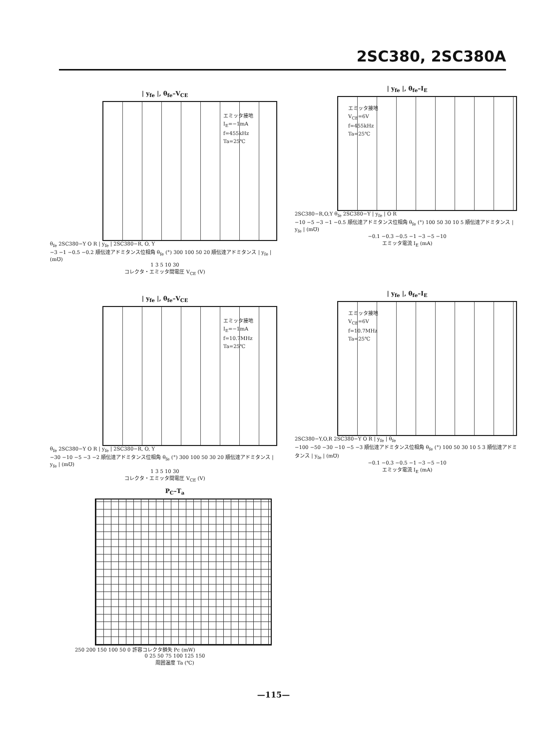2SC380, 2SC380A
| y<sub>fe</sub> |, θ<sub>fe</sub>–V<sub>CE</sub>
エミッタ接地
I<sub>E</sub>=−1mA
f=455kHz
Ta=25℃
θ<sub>fe</sub> 2SC380−Y O R | y<sub>fe</sub> | 2SC380−R, O, Y
−3 −1 −0.5 −0.2 順伝達アドミタンス位相角 θ<sub>fe</sub> (°) 300 100 50 20 順伝達アドミタンス | y<sub>fe</sub> | (m℧)
1 3 5 10 30
コレクタ・エミッタ間電圧 V<sub>CE</sub> (V)
| y<sub>fe</sub> |, θ<sub>fe</sub>–I<sub>E</sub>
エミッタ接地
V<sub>CE</sub>=6V
f=455kHz
Ta=25℃
2SC380−R,O,Y θ<sub>fe</sub> 2SC380−Y | y<sub>fe</sub> | O R
−10 −5 −3 −1 −0.5 順伝達アドミタンス位相角 θ<sub>fe</sub> (°) 100 50 30 10 5 順伝達アドミタンス | y<sub>fe</sub> | (m℧)
−0.1 −0.3 −0.5 −1 −3 −5 −10
エミッタ電流 I<sub>E</sub> (mA)
| y<sub>fe</sub> |, θ<sub>fe</sub>–V<sub>CE</sub>
エミッタ接地
I<sub>E</sub>=−1mA
f=10.7MHz
Ta=25℃
θ<sub>fe</sub> 2SC380−Y O R | y<sub>fe</sub> | 2SC380−R, O, Y
−30 −10 −5 −3 −2 順伝達アドミタンス位相角 θ<sub>fe</sub> (°) 300 100 50 30 20 順伝達アドミタンス | y<sub>fe</sub> | (m℧)
1 3 5 10 30
コレクタ・エミッタ間電圧 V<sub>CE</sub> (V)
| y<sub>fe</sub> |, θ<sub>fe</sub>–I<sub>E</sub>
エミッタ接地
V<sub>CE</sub>=6V
f=10.7MHz
Ta=25℃
2SC380−Y,O,R 2SC380−Y O R | y<sub>fe</sub> | θ<sub>fe</sub>
−100 −50 −30 −10 −5 −3 順伝達アドミタンス位相角 θ<sub>fe</sub> (°) 100 50 30 10 5 3 順伝達アドミタンス | y<sub>fe</sub> | (m℧)
−0.1 −0.3 −0.5 −1 −3 −5 −10
エミッタ電流 I<sub>E</sub> (mA)
P<sub>C</sub>–T<sub>a</sub>
250 200 150 100 50 0 許容コレクタ損失 Pc (mW)
0 25 50 75 100 125 150
周囲温度 Ta (℃)
—115—